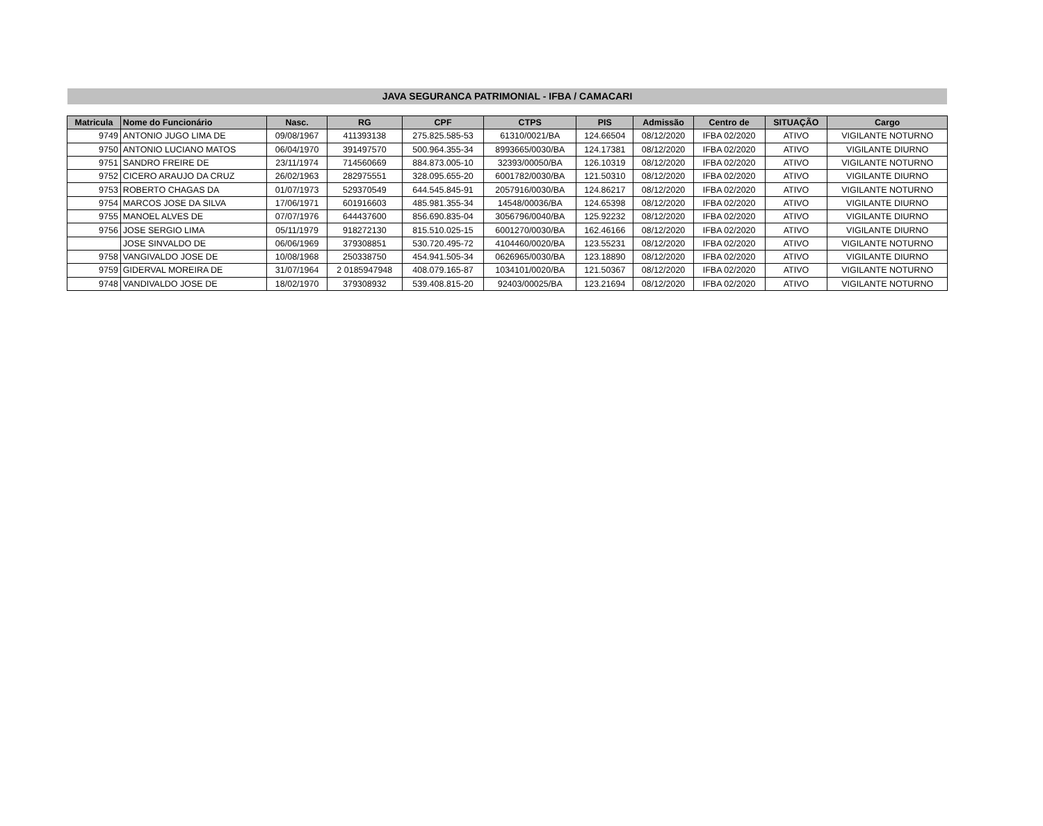JAVA SEGURANCA PATRIMONIAL - IFBA / CAMACARI
| Matricula | Nome do Funcionário | Nasc. | RG | CPF | CTPS | PIS | Admissão | Centro de | SITUAÇÃO | Cargo |
| --- | --- | --- | --- | --- | --- | --- | --- | --- | --- | --- |
| 9749 | ANTONIO JUGO LIMA DE | 09/08/1967 | 411393138 | 275.825.585-53 | 61310/0021/BA | 124.66504 | 08/12/2020 | IFBA 02/2020 | ATIVO | VIGILANTE NOTURNO |
| 9750 | ANTONIO LUCIANO MATOS | 06/04/1970 | 391497570 | 500.964.355-34 | 8993665/0030/BA | 124.17381 | 08/12/2020 | IFBA 02/2020 | ATIVO | VIGILANTE DIURNO |
| 9751 | SANDRO FREIRE DE | 23/11/1974 | 714560669 | 884.873.005-10 | 32393/00050/BA | 126.10319 | 08/12/2020 | IFBA 02/2020 | ATIVO | VIGILANTE NOTURNO |
| 9752 | CICERO ARAUJO DA CRUZ | 26/02/1963 | 282975551 | 328.095.655-20 | 6001782/0030/BA | 121.50310 | 08/12/2020 | IFBA 02/2020 | ATIVO | VIGILANTE DIURNO |
| 9753 | ROBERTO CHAGAS DA | 01/07/1973 | 529370549 | 644.545.845-91 | 2057916/0030/BA | 124.86217 | 08/12/2020 | IFBA 02/2020 | ATIVO | VIGILANTE NOTURNO |
| 9754 | MARCOS JOSE DA SILVA | 17/06/1971 | 601916603 | 485.981.355-34 | 14548/00036/BA | 124.65398 | 08/12/2020 | IFBA 02/2020 | ATIVO | VIGILANTE DIURNO |
| 9755 | MANOEL ALVES DE | 07/07/1976 | 644437600 | 856.690.835-04 | 3056796/0040/BA | 125.92232 | 08/12/2020 | IFBA 02/2020 | ATIVO | VIGILANTE DIURNO |
| 9756 | JOSE SERGIO LIMA | 05/11/1979 | 918272130 | 815.510.025-15 | 6001270/0030/BA | 162.46166 | 08/12/2020 | IFBA 02/2020 | ATIVO | VIGILANTE DIURNO |
| | JOSE SINVALDO DE | 06/06/1969 | 379308851 | 530.720.495-72 | 4104460/0020/BA | 123.55231 | 08/12/2020 | IFBA 02/2020 | ATIVO | VIGILANTE NOTURNO |
| 9758 | VANGIVALDO JOSE DE | 10/08/1968 | 250338750 | 454.941.505-34 | 0626965/0030/BA | 123.18890 | 08/12/2020 | IFBA 02/2020 | ATIVO | VIGILANTE DIURNO |
| 9759 | GIDERVAL MOREIRA DE | 31/07/1964 | 2 0185947948 | 408.079.165-87 | 1034101/0020/BA | 121.50367 | 08/12/2020 | IFBA 02/2020 | ATIVO | VIGILANTE NOTURNO |
| 9748 | VANDIVALDO JOSE DE | 18/02/1970 | 379308932 | 539.408.815-20 | 92403/00025/BA | 123.21694 | 08/12/2020 | IFBA 02/2020 | ATIVO | VIGILANTE NOTURNO |